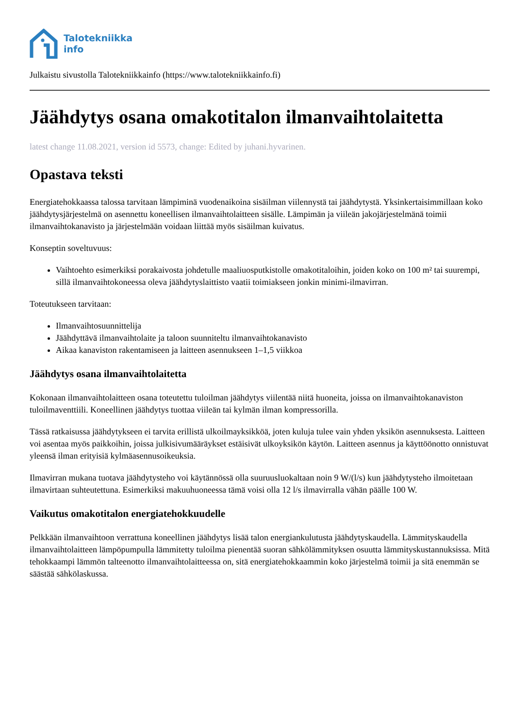Talotekniikka
info
Julkaistu sivustolla Talotekniikkainfo (https://www.talotekniikkainfo.fi)
Jäähdytys osana omakotitalon ilmanvaihtolaitetta
latest change 11.08.2021, version id 5573, change: Edited by juhani.hyvarinen.
Opastava teksti
Energiatehokkaassa talossa tarvitaan lämpiminä vuodenaikoina sisäilman viilennystä tai jäähdytystä. Yksinkertaisimmillaan koko jäähdytysjärjestelmä on asennettu koneellisen ilmanvaihtolaitteen sisälle. Lämpimän ja viileän jakojärjestelmänä toimii ilmanvaihtokanavisto ja järjestelmään voidaan liittää myös sisäilman kuivatus.
Konseptin soveltuvuus:
Vaihtoehto esimerkiksi porakaivosta johdetulle maaliuosputkistolle omakotitaloihin, joiden koko on 100 m² tai suurempi, sillä ilmanvaihtokoneessa oleva jäähdytyslaittisto vaatii toimiakseen jonkin minimi-ilmavirran.
Toteutukseen tarvitaan:
Ilmanvaihtosuunnittelija
Jäähdyttävä ilmanvaihtolaite ja taloon suunniteltu ilmanvaihtokanavisto
Aikaa kanaviston rakentamiseen ja laitteen asennukseen 1–1,5 viikkoa
Jäähdytys osana ilmanvaihtolaitetta
Kokonaan ilmanvaihtolaitteen osana toteutettu tuloilman jäähdytys viilentää niitä huoneita, joissa on ilmanvaihtokanaviston tuloilmaventtiili. Koneellinen jäähdytys tuottaa viileän tai kylmän ilman kompressorilla.
Tässä ratkaisussa jäähdytykseen ei tarvita erillistä ulkoilmayksikköä, joten kuluja tulee vain yhden yksikön asennuksesta. Laitteen voi asentaa myös paikkoihin, joissa julkisivumääräykset estäisivät ulkoyksikön käytön. Laitteen asennus ja käyttöönotto onnistuvat yleensä ilman erityisiä kylmäasennusoikeuksia.
Ilmavirran mukana tuotava jäähdytysteho voi käytännössä olla suuruusluokaltaan noin 9 W/(l/s) kun jäähdytysteho ilmoitetaan ilmavirtaan suhteutettuna. Esimerkiksi makuuhuoneessa tämä voisi olla 12 l/s ilmavirralla vähän päälle 100 W.
Vaikutus omakotitalon energiatehokkuudelle
Pelkkään ilmanvaihtoon verrattuna koneellinen jäähdytys lisää talon energiankulutusta jäähdytyskaudella. Lämmityskaudella ilmanvaihtolaitteen lämpöpumpulla lämmitetty tuloilma pienentää suoran sähkölämmityksen osuutta lämmityskustannuksissa. Mitä tehokkaampi lämmön talteenotto ilmanvaihtolaitteessa on, sitä energiatehokkaammin koko järjestelmä toimii ja sitä enemmän se säästää sähkölaskussa.